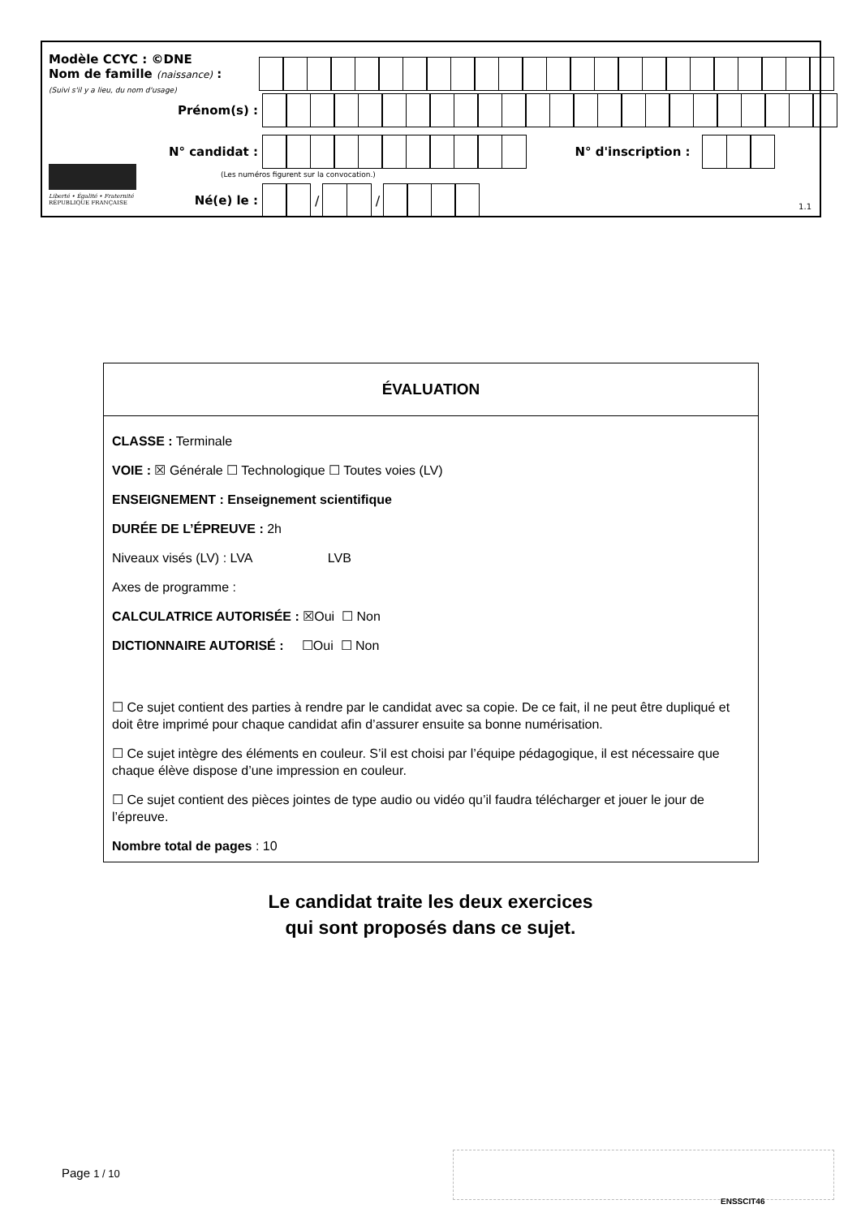Modèle CCYC : ©DNE
Nom de famille (naissance) :
(Suivi s'il y a lieu, du nom d'usage)
Prénom(s) :
N° candidat : N° d'inscription :
(Les numéros figurent sur la convocation.)
Liberté • Égalité • Fraternité
RÉPUBLIQUE FRANÇAISE
Né(e) le :
/
/
1.1
ÉVALUATION
CLASSE : Terminale
VOIE : ☒ Générale ☐ Technologique ☐ Toutes voies (LV)
ENSEIGNEMENT : Enseignement scientifique
DURÉE DE L’ÉPREUVE : 2h
Niveaux visés (LV) : LVA LVB
Axes de programme :
CALCULATRICE AUTORISÉE : ☒Oui ☐ Non
DICTIONNAIRE AUTORISÉ : ☐Oui ☐ Non
☐ Ce sujet contient des parties à rendre par le candidat avec sa copie. De ce fait, il ne peut être dupliqué et doit être imprimé pour chaque candidat afin d’assurer ensuite sa bonne numérisation.
☐ Ce sujet intègre des éléments en couleur. S’il est choisi par l’équipe pédagogique, il est nécessaire que chaque élève dispose d’une impression en couleur.
☐ Ce sujet contient des pièces jointes de type audio ou vidéo qu’il faudra télécharger et jouer le jour de l’épreuve.
Nombre total de pages : 10
Le candidat traite les deux exercices
qui sont proposés dans ce sujet.
Page 1 / 10
ENSSCIT46